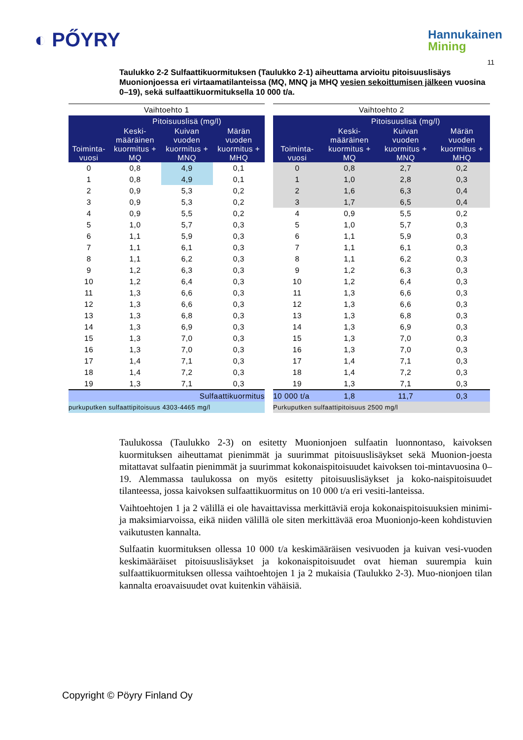◐ PŐYRY
Hannukainen
Mining
11
Taulukko 2-2 Sulfaattikuormituksen (Taulukko 2-1) aiheuttama arvioitu pitoisuuslisäys Muonionjoessa eri virtaamatilanteissa (MQ, MNQ ja MHQ vesien sekoittumisen jälkeen vuosina 0–19), sekä sulfaattikuormituksella 10 000 t/a.
| Vaihtoehto 1 | | | |
| --- | --- | --- | --- |
| Toiminta- vuosi | Pitoisuuslisä (mg/l) | | |
| | Keski- määräinen kuormitus + MQ | Kuivan vuoden kuormitus + MNQ | Märän vuoden kuormitus + MHQ |
| 0 | 0,8 | 4,9 | 0,1 |
| 1 | 0,8 | 4,9 | 0,1 |
| 2 | 0,9 | 5,3 | 0,2 |
| 3 | 0,9 | 5,3 | 0,2 |
| 4 | 0,9 | 5,5 | 0,2 |
| 5 | 1,0 | 5,7 | 0,3 |
| 6 | 1,1 | 5,9 | 0,3 |
| 7 | 1,1 | 6,1 | 0,3 |
| 8 | 1,1 | 6,2 | 0,3 |
| 9 | 1,2 | 6,3 | 0,3 |
| 10 | 1,2 | 6,4 | 0,3 |
| 11 | 1,3 | 6,6 | 0,3 |
| 12 | 1,3 | 6,6 | 0,3 |
| 13 | 1,3 | 6,8 | 0,3 |
| 14 | 1,3 | 6,9 | 0,3 |
| 15 | 1,3 | 7,0 | 0,3 |
| 16 | 1,3 | 7,0 | 0,3 |
| 17 | 1,4 | 7,1 | 0,3 |
| 18 | 1,4 | 7,2 | 0,3 |
| 19 | 1,3 | 7,1 | 0,3 |
| Sulfaattikuormitus | | | |
| purkuputken sulfaattipitoisuus 4303-4465 mg/l | | | |
| Vaihtoehto 2 | | | |
| --- | --- | --- | --- |
| Toiminta- vuosi | Pitoisuuslisä (mg/l) | | |
| | Keski- määräinen kuormitus + MQ | Kuivan vuoden kuormitus + MNQ | Märän vuoden kuormitus + MHQ |
| 0 | 0,8 | 2,7 | 0,2 |
| 1 | 1,0 | 2,8 | 0,3 |
| 2 | 1,6 | 6,3 | 0,4 |
| 3 | 1,7 | 6,5 | 0,4 |
| 4 | 0,9 | 5,5 | 0,2 |
| 5 | 1,0 | 5,7 | 0,3 |
| 6 | 1,1 | 5,9 | 0,3 |
| 7 | 1,1 | 6,1 | 0,3 |
| 8 | 1,1 | 6,2 | 0,3 |
| 9 | 1,2 | 6,3 | 0,3 |
| 10 | 1,2 | 6,4 | 0,3 |
| 11 | 1,3 | 6,6 | 0,3 |
| 12 | 1,3 | 6,6 | 0,3 |
| 13 | 1,3 | 6,8 | 0,3 |
| 14 | 1,3 | 6,9 | 0,3 |
| 15 | 1,3 | 7,0 | 0,3 |
| 16 | 1,3 | 7,0 | 0,3 |
| 17 | 1,4 | 7,1 | 0,3 |
| 18 | 1,4 | 7,2 | 0,3 |
| 19 | 1,3 | 7,1 | 0,3 |
| 10 000 t/a | 1,8 | 11,7 | 0,3 |
| Purkuputken sulfaattipitoisuus 2500 mg/l | | | |
Taulukossa (Taulukko 2-3) on esitetty Muonionjoen sulfaatin luonnontaso, kaivoksen kuormituksen aiheuttamat pienimmät ja suurimmat pitoisuuslisäykset sekä Muonion-joesta mitattavat sulfaatin pienimmät ja suurimmat kokonaispitoisuudet kaivoksen toi-mintavuosina 0–19. Alemmassa taulukossa on myös esitetty pitoisuuslisäykset ja koko-naispitoisuudet tilanteessa, jossa kaivoksen sulfaattikuormitus on 10 000 t/a eri vesiti-lanteissa.
Vaihtoehtojen 1 ja 2 välillä ei ole havaittavissa merkittäviä eroja kokonaispitoisuuksien minimi- ja maksimiarvoissa, eikä niiden välillä ole siten merkittävää eroa Muonionjo-keen kohdistuvien vaikutusten kannalta.
Sulfaatin kuormituksen ollessa 10 000 t/a keskimääräisen vesivuoden ja kuivan vesi-vuoden keskimääräiset pitoisuuslisäykset ja kokonaispitoisuudet ovat hieman suurempia kuin sulfaattikuormituksen ollessa vaihtoehtojen 1 ja 2 mukaisia (Taulukko 2-3). Muo-nionjoen tilan kannalta eroavaisuudet ovat kuitenkin vähäisiä.
Copyright © Pöyry Finland Oy